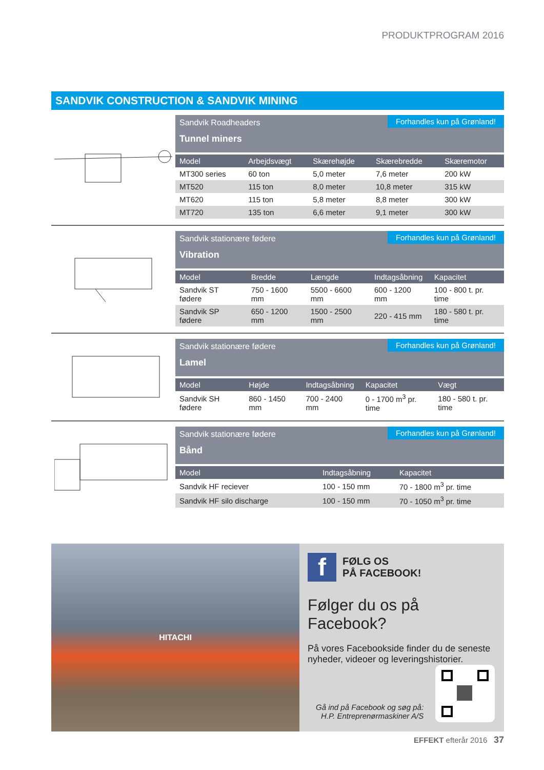PRODUKTPROGRAM 2016
SANDVIK CONSTRUCTION & SANDVIK MINING
Sandvik Roadheaders
Tunnel miners
Forhandles kun på Grønland!
| Model | Arbejdsvægt | Skærehøjde | Skærebredde | Skæremotor |
| --- | --- | --- | --- | --- |
| MT300 series | 60 ton | 5,0 meter | 7,6 meter | 200 kW |
| MT520 | 115 ton | 8,0 meter | 10,8 meter | 315 kW |
| MT620 | 115 ton | 5,8 meter | 8,8 meter | 300 kW |
| MT720 | 135 ton | 6,6 meter | 9,1 meter | 300 kW |
Sandvik stationære fødere
Vibration
Forhandles kun på Grønland!
| Model | Bredde | Længde | Indtagsåbning | Kapacitet |
| --- | --- | --- | --- | --- |
| Sandvik ST fødere | 750 - 1600 mm | 5500 - 6600 mm | 600 - 1200 mm | 100 - 800 t. pr. time |
| Sandvik SP fødere | 650 - 1200 mm | 1500 - 2500 mm | 220 - 415 mm | 180 - 580 t. pr. time |
Sandvik stationære fødere
Lamel
Forhandles kun på Grønland!
| Model | Højde | Indtagsåbning | Kapacitet | Vægt |
| --- | --- | --- | --- | --- |
| Sandvik SH fødere | 860 - 1450 mm | 700 - 2400 mm | 0 - 1700 m<sup>3</sup> pr. time | 180 - 580 t. pr. time |
Sandvik stationære fødere
Bånd
Forhandles kun på Grønland!
| Model | | Indtagsåbning | Kapacitet |
| --- | --- | --- | --- |
| Sandvik HF reciever | | 100 - 150 mm | 70 - 1800 m<sup>3</sup> pr. time |
| Sandvik HF silo discharge | | 100 - 150 mm | 70 - 1050 m<sup>3</sup> pr. time |
HITACHI
f
FØLG OS
PÅ FACEBOOK!
Følger du os på Facebook?
På vores Facebookside finder du de seneste nyheder, videoer og leveringshistorier.
Gå ind på Facebook og søg på:
H.P. Entreprenørmaskiner A/S
EFFEKT efterår 2016 37